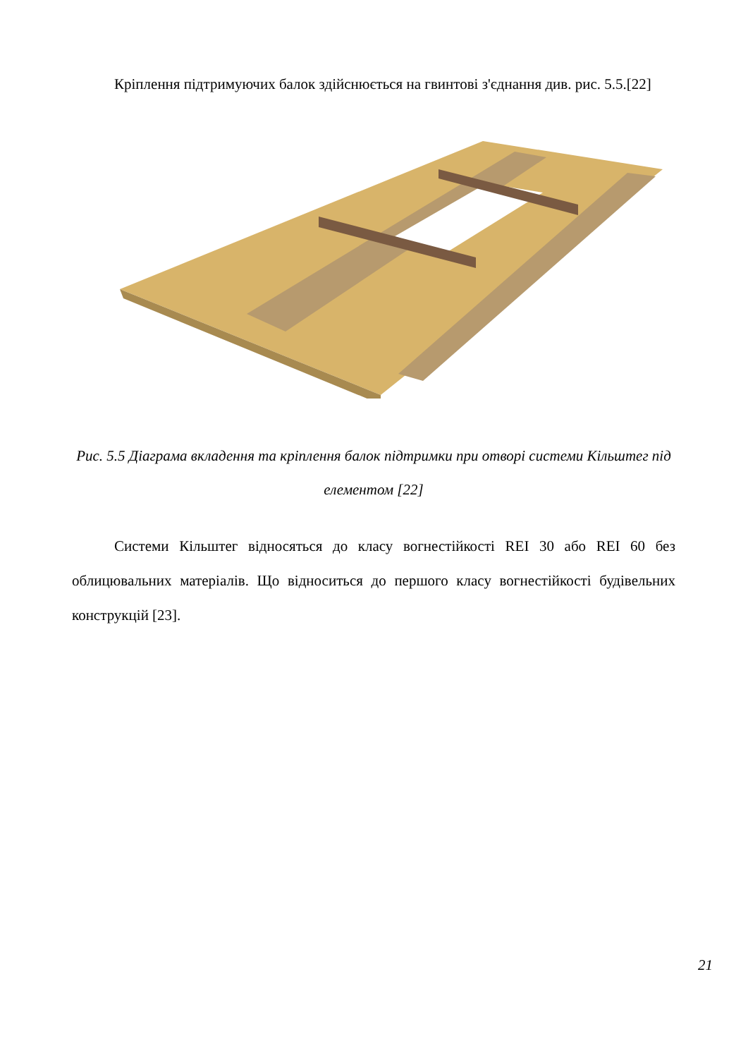Кріплення підтримуючих балок здійснюється на гвинтові з'єднання див. рис. 5.5.[22]
Рис. 5.5 Діаграма вкладення та кріплення балок підтримки при отворі системи Кільштег під елементом [22]
Системи Кільштег відносяться до класу вогнестійкості REI 30 або REI 60 без облицювальних матеріалів. Що відноситься до першого класу вогнестійкості будівельних конструкцій [23].
21